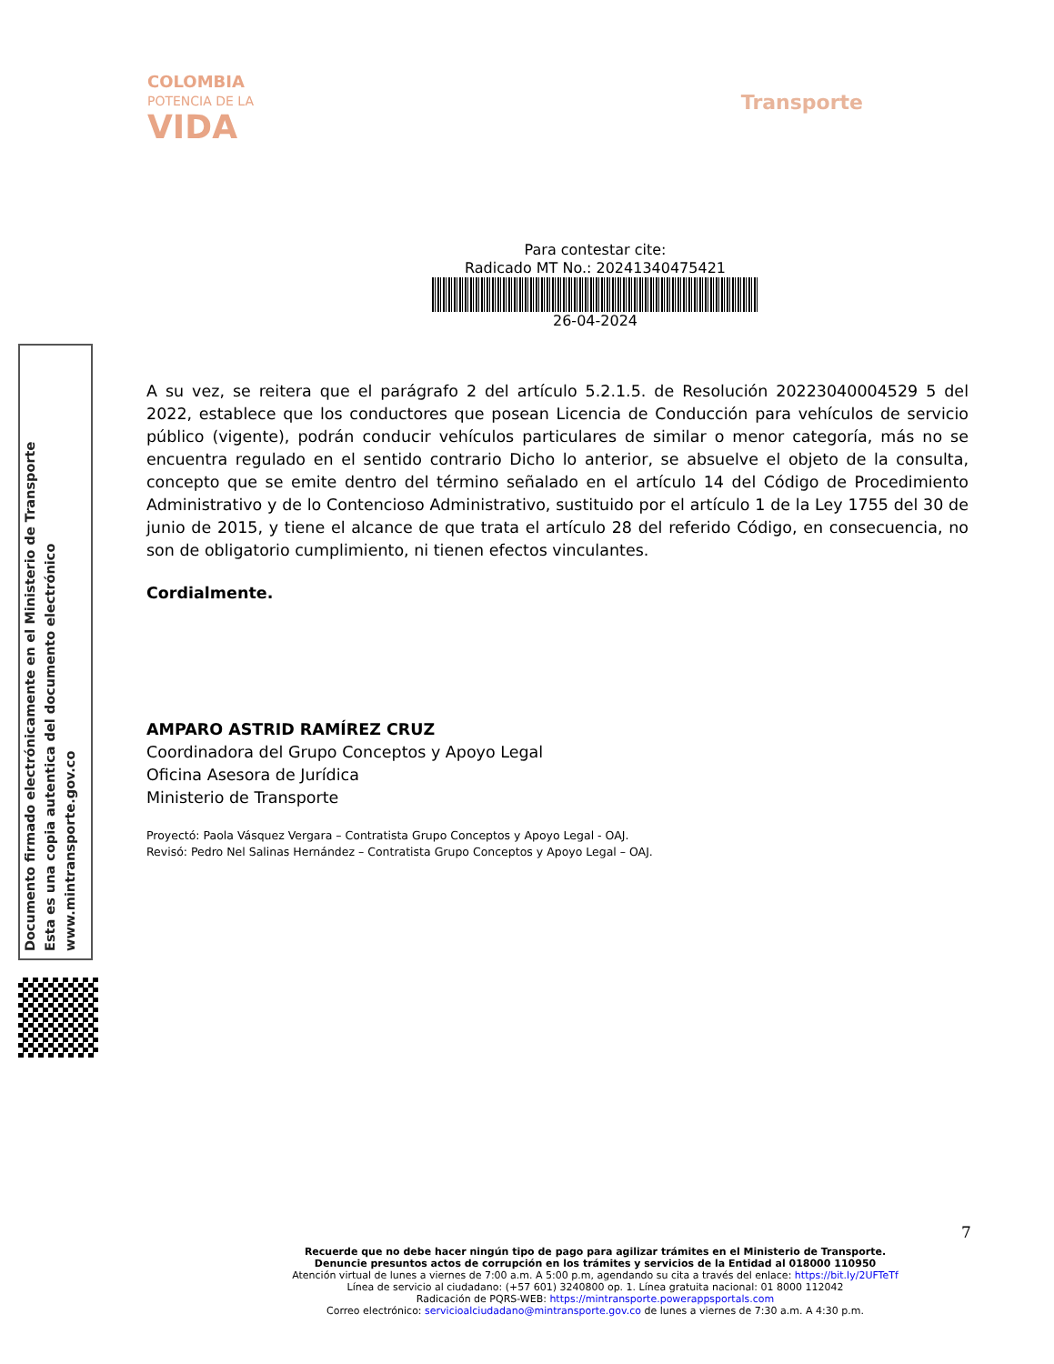COLOMBIA
POTENCIA DE LA
VIDA
Transporte
Para contestar cite:
Radicado MT No.: 20241340475421
26-04-2024
A su vez, se reitera que el parágrafo 2 del artículo 5.2.1.5. de Resolución 20223040004529 5 del 2022, establece que los conductores que posean Licencia de Conducción para vehículos de servicio público (vigente), podrán conducir vehículos particulares de similar o menor categoría, más no se encuentra regulado en el sentido contrario Dicho lo anterior, se absuelve el objeto de la consulta, concepto que se emite dentro del término señalado en el artículo 14 del Código de Procedimiento Administrativo y de lo Contencioso Administrativo, sustituido por el artículo 1 de la Ley 1755 del 30 de junio de 2015, y tiene el alcance de que trata el artículo 28 del referido Código, en consecuencia, no son de obligatorio cumplimiento, ni tienen efectos vinculantes.
Cordialmente.
AMPARO ASTRID RAMÍREZ CRUZ
Coordinadora del Grupo Conceptos y Apoyo Legal
Oficina Asesora de Jurídica
Ministerio de Transporte
Proyectó: Paola Vásquez Vergara – Contratista Grupo Conceptos y Apoyo Legal - OAJ.
Revisó: Pedro Nel Salinas Hernández – Contratista Grupo Conceptos y Apoyo Legal – OAJ.
Documento firmado electrónicamente en el Ministerio de Transporte
Esta es una copia autentica del documento electrónico
www.mintransporte.gov.co
7
Recuerde que no debe hacer ningún tipo de pago para agilizar trámites en el Ministerio de Transporte.
Denuncie presuntos actos de corrupción en los trámites y servicios de la Entidad al 018000 110950
Atención virtual de lunes a viernes de 7:00 a.m. A 5:00 p.m, agendando su cita a través del enlace: https://bit.ly/2UFTeTf
Línea de servicio al ciudadano: (+57 601) 3240800 op. 1. Línea gratuita nacional: 01 8000 112042
Radicación de PQRS-WEB: https://mintransporte.powerappsportals.com
Correo electrónico: servicioalciudadano@mintransporte.gov.co de lunes a viernes de 7:30 a.m. A 4:30 p.m.